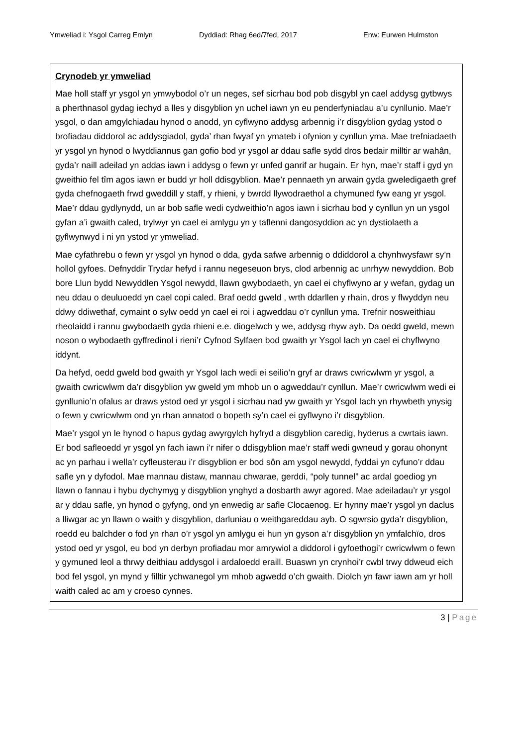Ymweliad i: Ysgol Carreg Emlyn Dyddiad: Rhag 6ed/7fed, 2017 Enw: Eurwen Hulmston
Crynodeb yr ymweliad
Mae holl staff yr ysgol yn ymwybodol o’r un neges, sef sicrhau bod pob disgybl yn cael addysg gytbwys a pherthnasol gydag iechyd a lles y disgyblion yn uchel iawn yn eu penderfyniadau a’u cynllunio. Mae’r ysgol, o dan amgylchiadau hynod o anodd, yn cyflwyno addysg arbennig i’r disgyblion gydag ystod o brofiadau diddorol ac addysgiadol, gyda’ rhan fwyaf yn ymateb i ofynion y cynllun yma. Mae trefniadaeth yr ysgol yn hynod o lwyddiannus gan gofio bod yr ysgol ar ddau safle sydd dros bedair milltir ar wahân, gyda’r naill adeilad yn addas iawn i addysg o fewn yr unfed ganrif ar hugain. Er hyn, mae’r staff i gyd yn gweithio fel tîm agos iawn er budd yr holl ddisgyblion. Mae’r pennaeth yn arwain gyda gweledigaeth gref gyda chefnogaeth frwd gweddill y staff, y rhieni, y bwrdd llywodraethol a chymuned fyw eang yr ysgol. Mae’r ddau gydlynydd, un ar bob safle wedi cydweithio’n agos iawn i sicrhau bod y cynllun yn un ysgol gyfan a’i gwaith caled, trylwyr yn cael ei amlygu yn y taflenni dangosyddion ac yn dystiolaeth a gyflwynwyd i ni yn ystod yr ymweliad.
Mae cyfathrebu o fewn yr ysgol yn hynod o dda, gyda safwe arbennig o ddiddorol a chynhwysfawr sy’n hollol gyfoes. Defnyddir Trydar hefyd i rannu negeseuon brys, clod arbennig ac unrhyw newyddion. Bob bore Llun bydd Newyddlen Ysgol newydd, llawn gwybodaeth, yn cael ei chyflwyno ar y wefan, gydag un neu ddau o deuluoedd yn cael copi caled. Braf oedd gweld , wrth ddarllen y rhain, dros y flwyddyn neu ddwy ddiwethaf, cymaint o sylw oedd yn cael ei roi i agweddau o’r cynllun yma. Trefnir nosweithiau rheolaidd i rannu gwybodaeth gyda rhieni e.e. diogelwch y we, addysg rhyw ayb. Da oedd gweld, mewn noson o wybodaeth gyffredinol i rieni’r Cyfnod Sylfaen bod gwaith yr Ysgol Iach yn cael ei chyflwyno iddynt.
Da hefyd, oedd gweld bod gwaith yr Ysgol Iach wedi ei seilio’n gryf ar draws cwricwlwm yr ysgol, a gwaith cwricwlwm da’r disgyblion yw gweld ym mhob un o agweddau’r cynllun. Mae’r cwricwlwm wedi ei gynllunio’n ofalus ar draws ystod oed yr ysgol i sicrhau nad yw gwaith yr Ysgol Iach yn rhywbeth ynysig o fewn y cwricwlwm ond yn rhan annatod o bopeth sy’n cael ei gyflwyno i’r disgyblion.
Mae’r ysgol yn le hynod o hapus gydag awyrgylch hyfryd a disgyblion caredig, hyderus a cwrtais iawn. Er bod safleoedd yr ysgol yn fach iawn i’r nifer o ddisgyblion mae’r staff wedi gwneud y gorau ohonynt ac yn parhau i wella’r cyfleusterau i’r disgyblion er bod sôn am ysgol newydd, fyddai yn cyfuno’r ddau safle yn y dyfodol. Mae mannau distaw, mannau chwarae, gerddi, “poly tunnel” ac ardal goediog yn llawn o fannau i hybu dychymyg y disgyblion ynghyd a dosbarth awyr agored. Mae adeiladau’r yr ysgol ar y ddau safle, yn hynod o gyfyng, ond yn enwedig ar safle Clocaenog. Er hynny mae’r ysgol yn daclus a lliwgar ac yn llawn o waith y disgyblion, darluniau o weithgareddau ayb. O sgwrsio gyda’r disgyblion, roedd eu balchder o fod yn rhan o’r ysgol yn amlygu ei hun yn gyson a’r disgyblion yn ymfalchïo, dros ystod oed yr ysgol, eu bod yn derbyn profiadau mor amrywiol a diddorol i gyfoethogi’r cwricwlwm o fewn y gymuned leol a thrwy deithiau addysgol i ardaloedd eraill. Buaswn yn crynhoi’r cwbl trwy ddweud eich bod fel ysgol, yn mynd y filltir ychwanegol ym mhob agwedd o’ch gwaith. Diolch yn fawr iawn am yr holl waith caled ac am y croeso cynnes.
3 | Page